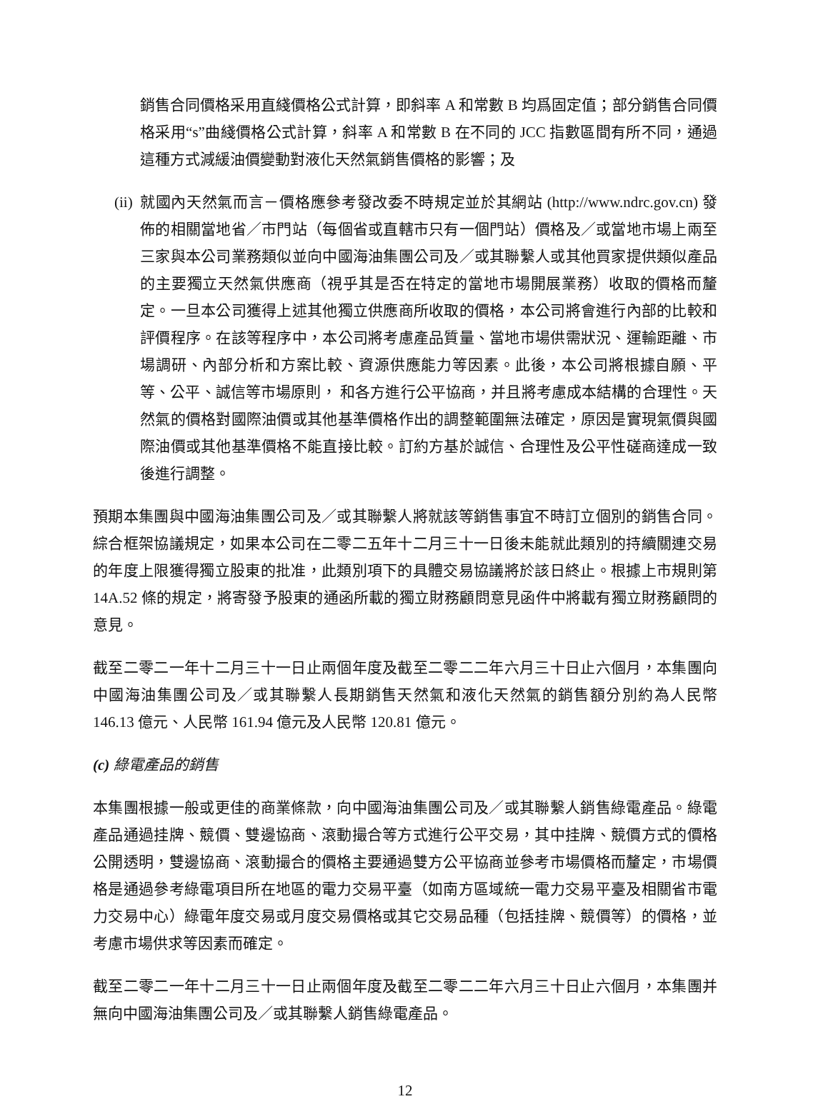銷售合同價格采用直綫價格公式計算，即斜率 A 和常數 B 均爲固定值；部分銷售合同價格采用“s”曲綫價格公式計算，斜率 A 和常數 B 在不同的 JCC 指數區間有所不同，通過這種方式減緩油價變動對液化天然氣銷售價格的影響；及
(ii) 就國內天然氣而言－價格應參考發改委不時規定並於其網站 (http://www.ndrc.gov.cn) 發佈的相關當地省／市門站（每個省或直轄市只有一個門站）價格及／或當地市場上兩至三家與本公司業務類似並向中國海油集團公司及／或其聯繫人或其他買家提供類似產品的主要獨立天然氣供應商（視乎其是否在特定的當地市場開展業務）收取的價格而釐定。一旦本公司獲得上述其他獨立供應商所收取的價格，本公司將會進行內部的比較和評價程序。在該等程序中，本公司將考慮產品質量、當地市場供需狀況、運輸距離、市場調研、內部分析和方案比較、資源供應能力等因素。此後，本公司將根據自願、平等、公平、誠信等市場原則， 和各方進行公平協商，并且將考慮成本結構的合理性。天然氣的價格對國際油價或其他基準價格作出的調整範圍無法確定，原因是實現氣價與國際油價或其他基準價格不能直接比較。訂約方基於誠信、合理性及公平性磋商達成一致後進行調整。
預期本集團與中國海油集團公司及／或其聯繫人將就該等銷售事宜不時訂立個別的銷售合同。綜合框架協議規定，如果本公司在二零二五年十二月三十一日後未能就此類別的持續關連交易的年度上限獲得獨立股東的批准，此類別項下的具體交易協議將於該日終止。根據上市規則第 14A.52 條的規定，將寄發予股東的通函所載的獨立財務顧問意見函件中將載有獨立財務顧問的意見。
截至二零二一年十二月三十一日止兩個年度及截至二零二二年六月三十日止六個月，本集團向中國海油集團公司及／或其聯繫人長期銷售天然氣和液化天然氣的銷售額分別約為人民幣 146.13 億元、人民幣 161.94 億元及人民幣 120.81 億元。
(c) 綠電產品的銷售
本集團根據一般或更佳的商業條款，向中國海油集團公司及／或其聯繫人銷售綠電產品。綠電產品通過挂牌、競價、雙邊協商、滾動撮合等方式進行公平交易，其中挂牌、競價方式的價格公開透明，雙邊協商、滾動撮合的價格主要通過雙方公平協商並參考市場價格而釐定，市場價格是通過參考綠電項目所在地區的電力交易平臺（如南方區域統一電力交易平臺及相關省市電力交易中心）綠電年度交易或月度交易價格或其它交易品種（包括挂牌、競價等）的價格，並考慮市場供求等因素而確定。
截至二零二一年十二月三十一日止兩個年度及截至二零二二年六月三十日止六個月，本集團并無向中國海油集團公司及／或其聯繫人銷售綠電產品。
12